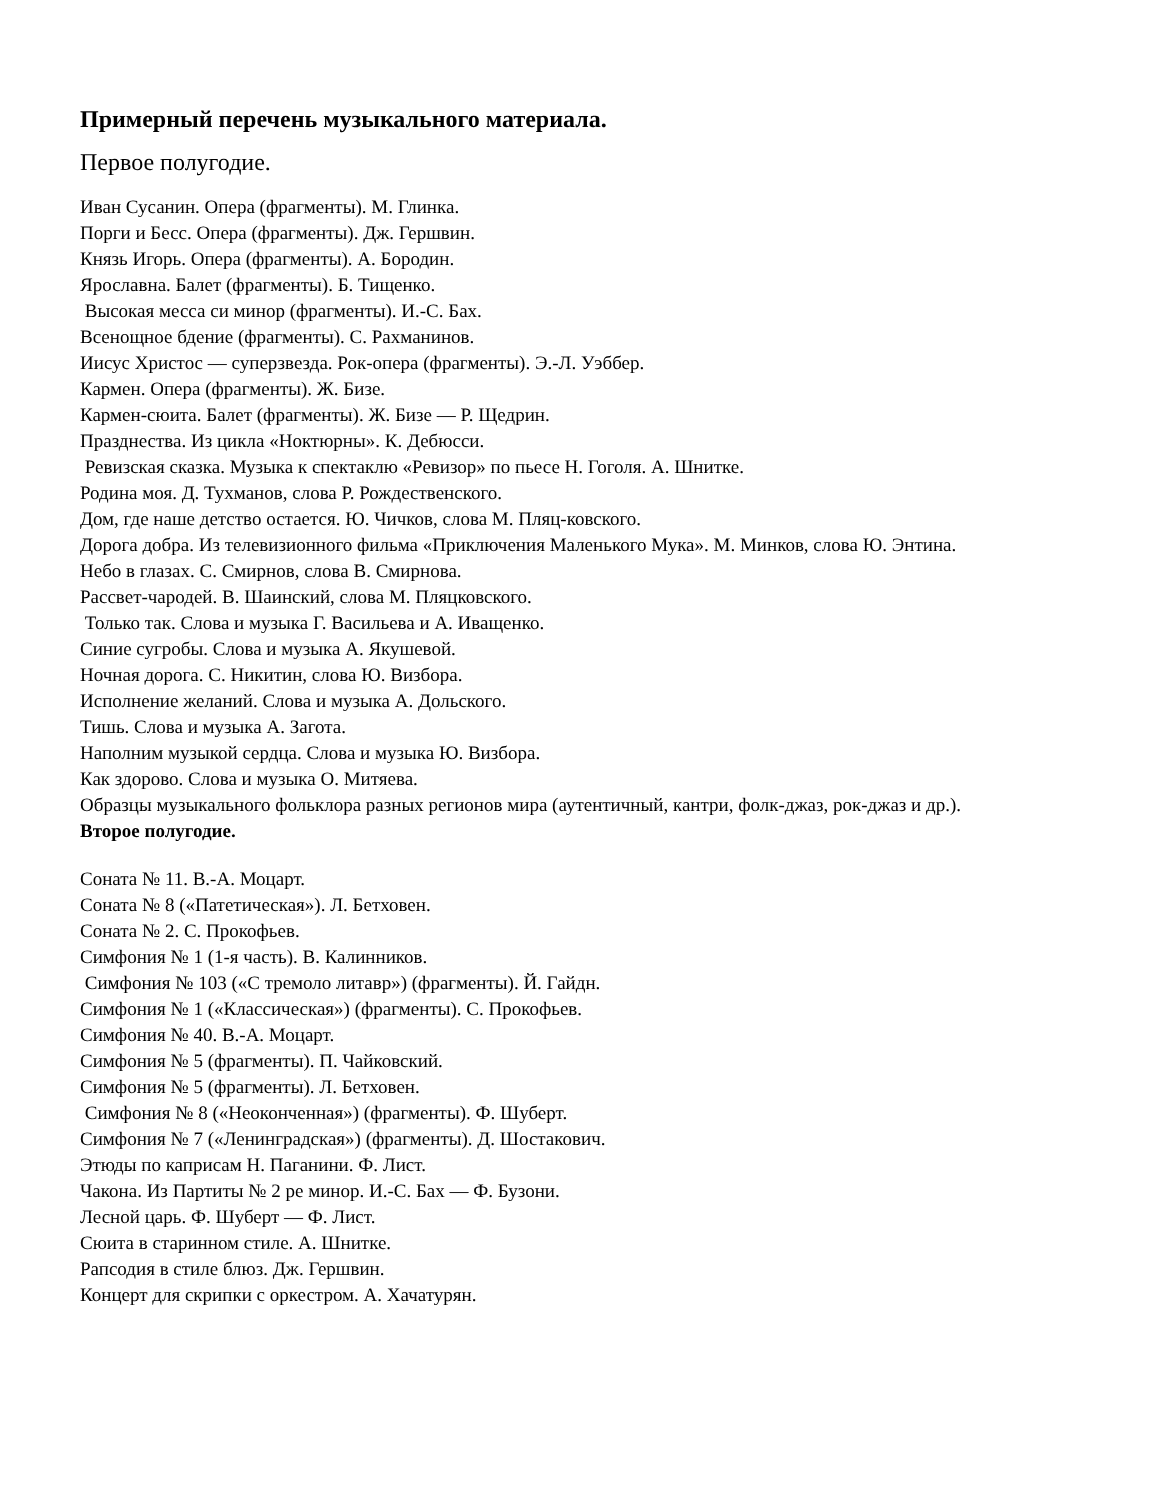Примерный перечень музыкального материала.
Первое полугодие.
Иван Сусанин. Опера (фрагменты). М. Глинка.
Порги и Бесс. Опера (фрагменты). Дж. Гершвин.
Князь Игорь. Опера (фрагменты). А. Бородин.
Ярославна. Балет (фрагменты). Б. Тищенко.
Высокая месса си минор (фрагменты). И.-С. Бах.
Всенощное бдение (фрагменты). С. Рахманинов.
Иисус Христос — суперзвезда. Рок-опера (фрагменты). Э.-Л. Уэббер.
Кармен. Опера (фрагменты). Ж. Бизе.
Кармен-сюита. Балет (фрагменты). Ж. Бизе — Р. Щедрин.
Празднества. Из цикла «Ноктюрны». К. Дебюсси.
Ревизская сказка. Музыка к спектаклю «Ревизор» по пьесе Н. Гоголя. А. Шнитке.
Родина моя. Д. Тухманов, слова Р. Рождественского.
Дом, где наше детство остается. Ю. Чичков, слова М. Пляц-ковского.
Дорога добра. Из телевизионного фильма «Приключения Маленького Мука». М. Минков, слова Ю. Энтина.
Небо в глазах. С. Смирнов, слова В. Смирнова.
Рассвет-чародей. В. Шаинский, слова М. Пляцковского.
Только так. Слова и музыка Г. Васильева и А. Иващенко.
Синие сугробы. Слова и музыка А. Якушевой.
Ночная дорога. С. Никитин, слова Ю. Визбора.
Исполнение желаний. Слова и музыка А. Дольского.
Тишь. Слова и музыка А. Загота.
Наполним музыкой сердца. Слова и музыка Ю. Визбора.
Как здорово. Слова и музыка О. Митяева.
Образцы музыкального фольклора разных регионов мира (аутентичный, кантри, фолк-джаз, рок-джаз и др.).
Второе полугодие.
Соната № 11. В.-А. Моцарт.
Соната № 8 («Патетическая»). Л. Бетховен.
Соната № 2. С. Прокофьев.
Симфония № 1 (1-я часть). В. Калинников.
Симфония № 103 («С тремоло литавр») (фрагменты). Й. Гайдн.
Симфония № 1 («Классическая») (фрагменты). С. Прокофьев.
Симфония № 40. В.-А. Моцарт.
Симфония № 5 (фрагменты). П. Чайковский.
Симфония № 5 (фрагменты). Л. Бетховен.
Симфония № 8 («Неоконченная») (фрагменты). Ф. Шуберт.
Симфония № 7 («Ленинградская») (фрагменты). Д. Шостакович.
Этюды по каприсам Н. Паганини. Ф. Лист.
Чакона. Из Партиты № 2 ре минор. И.-С. Бах — Ф. Бузони.
Лесной царь. Ф. Шуберт — Ф. Лист.
Сюита в старинном стиле. А. Шнитке.
Рапсодия в стиле блюз. Дж. Гершвин.
Концерт для скрипки с оркестром. А. Хачатурян.